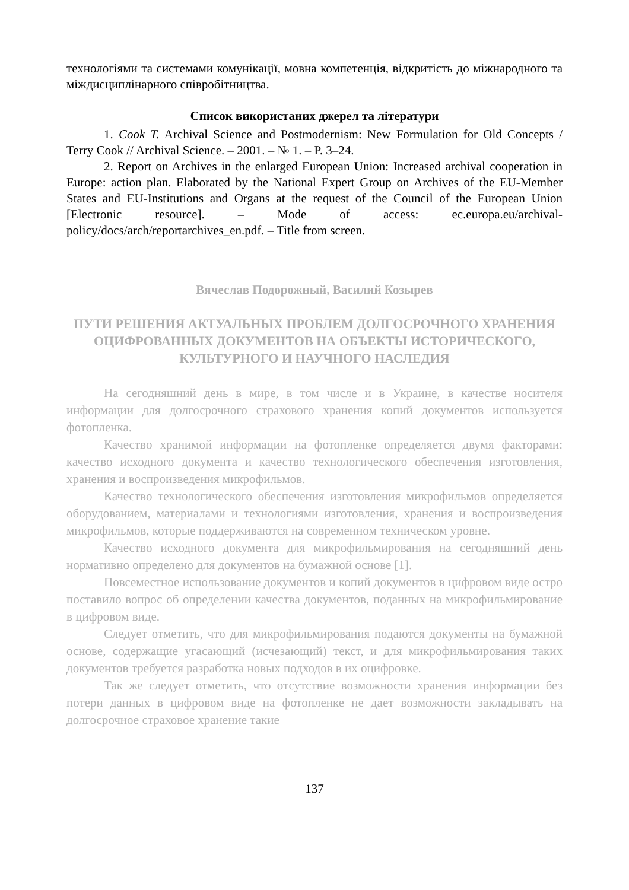технологіями та системами комунікації, мовна компетенція, відкритість до міжнародного та міждисциплінарного співробітництва.
Список використаних джерел та літератури
1. Cook T. Archival Science and Postmodernism: New Formulation for Old Concepts / Terry Cook // Archival Science. – 2001. – № 1. – P. 3–24.
2. Report on Archives in the enlarged European Union: Increased archival cooperation in Europe: action plan. Elaborated by the National Expert Group on Archives of the EU-Member States and EU-Institutions and Organs at the request of the Council of the European Union [Electronic resource]. – Mode of access: ec.europa.eu/archival-policy/docs/arch/reportarchives_en.pdf. – Title from screen.
Вячеслав Подорожный, Василий Козырев
ПУТИ РЕШЕНИЯ АКТУАЛЬНЫХ ПРОБЛЕМ ДОЛГОСРОЧНОГО ХРАНЕНИЯ ОЦИФРОВАННЫХ ДОКУМЕНТОВ НА ОБЪЕКТЫ ИСТОРИЧЕСКОГО, КУЛЬТУРНОГО И НАУЧНОГО НАСЛЕДИЯ
На сегодняшний день в мире, в том числе и в Украине, в качестве носителя информации для долгосрочного страхового хранения копий документов используется фотопленка.
Качество хранимой информации на фотопленке определяется двумя факторами: качество исходного документа и качество технологического обеспечения изготовления, хранения и воспроизведения микрофильмов.
Качество технологического обеспечения изготовления микрофильмов определяется оборудованием, материалами и технологиями изготовления, хранения и воспроизведения микрофильмов, которые поддерживаются на современном техническом уровне.
Качество исходного документа для микрофильмирования на сегодняшний день нормативно определено для документов на бумажной основе [1].
Повсеместное использование документов и копий документов в цифровом виде остро поставило вопрос об определении качества документов, поданных на микрофильмирование в цифровом виде.
Следует отметить, что для микрофильмирования подаются документы на бумажной основе, содержащие угасающий (исчезающий) текст, и для микрофильмирования таких документов требуется разработка новых подходов в их оцифровке.
Так же следует отметить, что отсутствие возможности хранения информации без потери данных в цифровом виде на фотопленке не дает возможности закладывать на долгосрочное страховое хранение такие
137